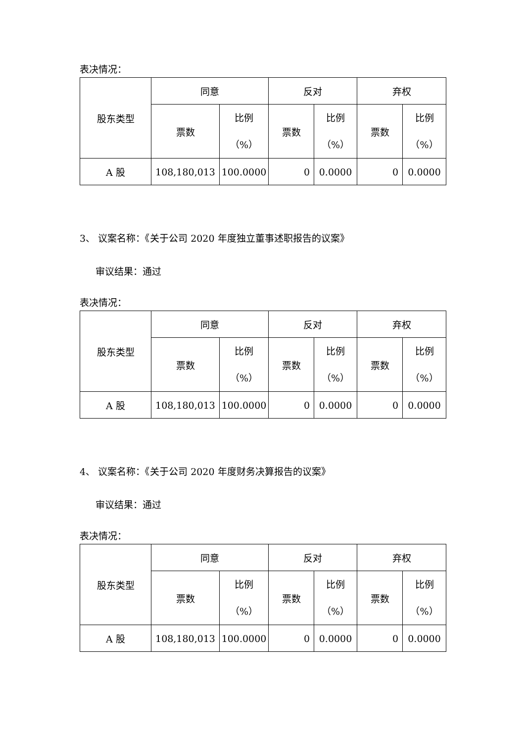表决情况：
| 股东类型 | 同意 | | 反对 | | 弃权 | |
| --- | --- | --- | --- | --- | --- | --- |
| | 票数 | 比例 （%） | 票数 | 比例 （%） | 票数 | 比例 （%） |
| A 股 | 108,180,013 | 100.0000 | 0 | 0.0000 | 0 | 0.0000 |
3、 议案名称：《关于公司 2020 年度独立董事述职报告的议案》
审议结果：通过
表决情况：
| 股东类型 | 同意 | | 反对 | | 弃权 | |
| --- | --- | --- | --- | --- | --- | --- |
| | 票数 | 比例 （%） | 票数 | 比例 （%） | 票数 | 比例 （%） |
| A 股 | 108,180,013 | 100.0000 | 0 | 0.0000 | 0 | 0.0000 |
4、 议案名称：《关于公司 2020 年度财务决算报告的议案》
审议结果：通过
表决情况：
| 股东类型 | 同意 | | 反对 | | 弃权 | |
| --- | --- | --- | --- | --- | --- | --- |
| | 票数 | 比例 （%） | 票数 | 比例 （%） | 票数 | 比例 （%） |
| A 股 | 108,180,013 | 100.0000 | 0 | 0.0000 | 0 | 0.0000 |